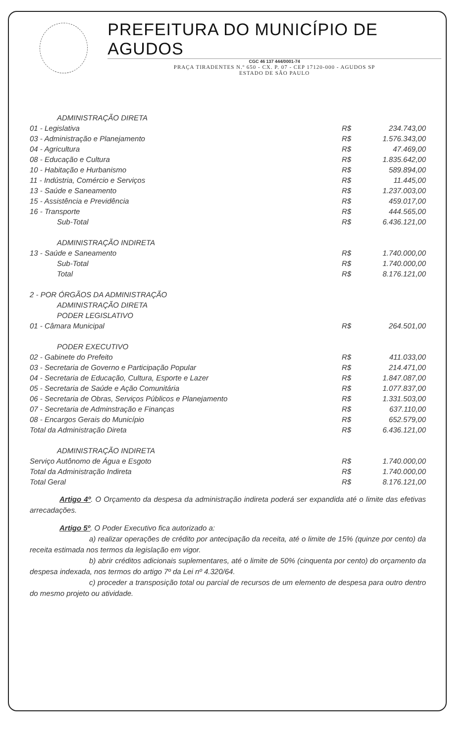PREFEITURA DO MUNICÍPIO DE AGUDOS
CGC 46 137 444/0001-74
PRAÇA TIRADENTES N.º 650 - CX. P. 07 - CEP 17120-000 - AGUDOS SP
ESTADO DE SÃO PAULO
| ADMINISTRAÇÃO DIRETA | | |
| 01 - Legislativa | R$ | 234.743,00 |
| 03 - Administração e Planejamento | R$ | 1.576.343,00 |
| 04 - Agricultura | R$ | 47.469,00 |
| 08 - Educação e Cultura | R$ | 1.835.642,00 |
| 10 - Habitação e Hurbanismo | R$ | 589.894,00 |
| 11 - Indústria, Comércio e Serviços | R$ | 11.445,00 |
| 13 - Saúde e Saneamento | R$ | 1.237.003,00 |
| 15 - Assistência e Previdência | R$ | 459.017,00 |
| 16 - Transporte | R$ | 444.565,00 |
| Sub-Total | R$ | 6.436.121,00 |
| ADMINISTRAÇÃO INDIRETA | | |
| 13 - Saúde e Saneamento | R$ | 1.740.000,00 |
| Sub-Total | R$ | 1.740.000,00 |
| Total | R$ | 8.176.121,00 |
| 2 - POR ÓRGÃOS DA ADMINISTRAÇÃO | | |
| ADMINISTRAÇÃO DIRETA | | |
| PODER LEGISLATIVO | | |
| 01 - Câmara Municipal | R$ | 264.501,00 |
| PODER EXECUTIVO | | |
| 02 - Gabinete do Prefeito | R$ | 411.033,00 |
| 03 - Secretaria de Governo e Participação Popular | R$ | 214.471,00 |
| 04 - Secretaria de Educação, Cultura, Esporte e Lazer | R$ | 1.847.087,00 |
| 05 - Secretaria de Saúde e Ação Comunitária | R$ | 1.077.837,00 |
| 06 - Secretaria de Obras, Serviços Públicos e Planejamento | R$ | 1.331.503,00 |
| 07 - Secretaria de Adminstração e Finanças | R$ | 637.110,00 |
| 08 - Encargos Gerais do Município | R$ | 652.579,00 |
| Total da Administração Direta | R$ | 6.436.121,00 |
| ADMINISTRAÇÃO INDIRETA | | |
| Serviço Autônomo de Água e Esgoto | R$ | 1.740.000,00 |
| Total da Administração Indireta | R$ | 1.740.000,00 |
| Total Geral | R$ | 8.176.121,00 |
Artigo 4º. O Orçamento da despesa da administração indireta poderá ser expandida até o limite das efetivas arrecadações.
Artigo 5º. O Poder Executivo fica autorizado a:
a) realizar operações de crédito por antecipação da receita, até o limite de 15% (quinze por cento) da receita estimada nos termos da legislação em vigor.
b) abrir créditos adicionais suplementares, até o limite de 50% (cinquenta por cento) do orçamento da despesa indexada, nos termos do artigo 7º da Lei nº 4.320/64.
c) proceder a transposição total ou parcial de recursos de um elemento de despesa para outro dentro do mesmo projeto ou atividade.